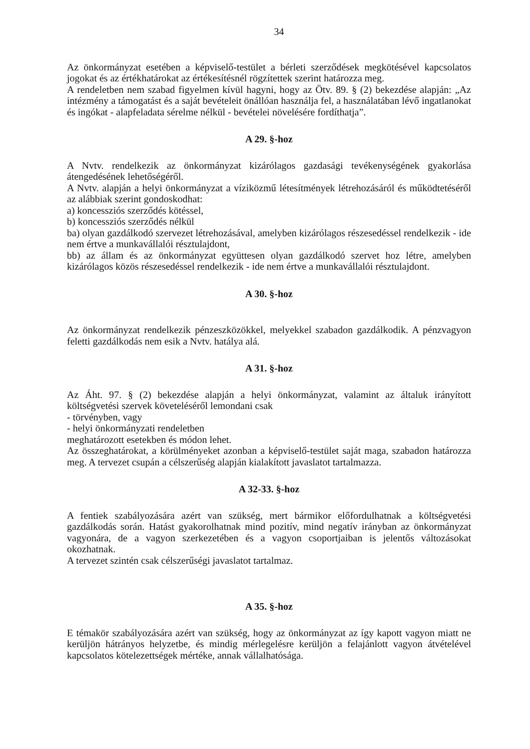34
Az önkormányzat esetében a képviselő-testület a bérleti szerződések megkötésével kapcsolatos jogokat és az értékhatárokat az értékesítésnél rögzítettek szerint határozza meg.
A rendeletben nem szabad figyelmen kívül hagyni, hogy az Ötv. 89. § (2) bekezdése alapján: „Az intézmény a támogatást és a saját bevételeit önállóan használja fel, a használatában lévő ingatlanokat és ingókat - alapfeladata sérelme nélkül - bevételei növelésére fordíthatja”.
A 29. §-hoz
A Nvtv. rendelkezik az önkormányzat kizárólagos gazdasági tevékenységének gyakorlása átengedésének lehetőségéről.
A Nvtv. alapján a helyi önkormányzat a víziközmű létesítmények létrehozásáról és működtetéséről az alábbiak szerint gondoskodhat:
a) koncessziós szerződés kötéssel,
b) koncessziós szerződés nélkül
ba) olyan gazdálkodó szervezet létrehozásával, amelyben kizárólagos részesedéssel rendelkezik - ide nem értve a munkavállalói résztulajdont,
bb) az állam és az önkormányzat együttesen olyan gazdálkodó szervet hoz létre, amelyben kizárólagos közös részesedéssel rendelkezik - ide nem értve a munkavállalói résztulajdont.
A 30. §-hoz
Az önkormányzat rendelkezik pénzeszközökkel, melyekkel szabadon gazdálkodik. A pénzvagyon feletti gazdálkodás nem esik a Nvtv. hatálya alá.
A 31. §-hoz
Az Áht. 97. § (2) bekezdése alapján a helyi önkormányzat, valamint az általuk irányított költségvetési szervek követeléséről lemondani csak
- törvényben, vagy
- helyi önkormányzati rendeletben
meghatározott esetekben és módon lehet.
Az összeghatárokat, a körülményeket azonban a képviselő-testület saját maga, szabadon határozza meg. A tervezet csupán a célszerűség alapján kialakított javaslatot tartalmazza.
A 32-33. §-hoz
A fentiek szabályozására azért van szükség, mert bármikor előfordulhatnak a költségvetési gazdálkodás során. Hatást gyakorolhatnak mind pozitív, mind negatív irányban az önkormányzat vagyonára, de a vagyon szerkezetében és a vagyon csoportjaiban is jelentős változásokat okozhatnak.
A tervezet szintén csak célszerűségi javaslatot tartalmaz.
A 35. §-hoz
E témakör szabályozására azért van szükség, hogy az önkormányzat az így kapott vagyon miatt ne kerüljön hátrányos helyzetbe, és mindig mérlegelésre kerüljön a felajánlott vagyon átvételével kapcsolatos kötelezettségek mértéke, annak vállalhatósága.